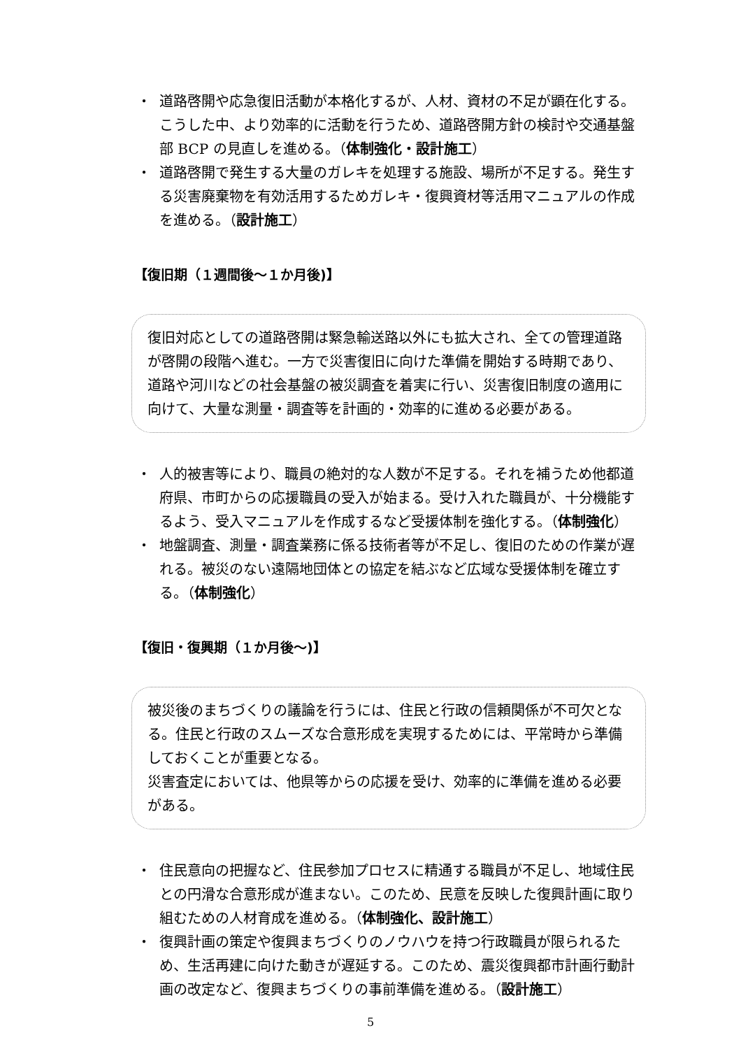・ 道路啓開や応急復旧活動が本格化するが、人材、資材の不足が顕在化する。こうした中、より効率的に活動を行うため、道路啓開方針の検討や交通基盤部 BCP の見直しを進める。（体制強化・設計施工）
・ 道路啓開で発生する大量のガレキを処理する施設、場所が不足する。発生する災害廃棄物を有効活用するためガレキ・復興資材等活用マニュアルの作成を進める。（設計施工）
【復旧期（１週間後～１か月後)】
復旧対応としての道路啓開は緊急輸送路以外にも拡大され、全ての管理道路が啓開の段階へ進む。一方で災害復旧に向けた準備を開始する時期であり、道路や河川などの社会基盤の被災調査を着実に行い、災害復旧制度の適用に向けて、大量な測量・調査等を計画的・効率的に進める必要がある。
・ 人的被害等により、職員の絶対的な人数が不足する。それを補うため他都道府県、市町からの応援職員の受入が始まる。受け入れた職員が、十分機能するよう、受入マニュアルを作成するなど受援体制を強化する。（体制強化）
・ 地盤調査、測量・調査業務に係る技術者等が不足し、復旧のための作業が遅れる。被災のない遠隔地団体との協定を結ぶなど広域な受援体制を確立する。（体制強化）
【復旧・復興期（１か月後～)】
被災後のまちづくりの議論を行うには、住民と行政の信頼関係が不可欠となる。住民と行政のスムーズな合意形成を実現するためには、平常時から準備しておくことが重要となる。
災害査定においては、他県等からの応援を受け、効率的に準備を進める必要がある。
・ 住民意向の把握など、住民参加プロセスに精通する職員が不足し、地域住民との円滑な合意形成が進まない。このため、民意を反映した復興計画に取り組むための人材育成を進める。（体制強化、設計施工）
・ 復興計画の策定や復興まちづくりのノウハウを持つ行政職員が限られるため、生活再建に向けた動きが遅延する。このため、震災復興都市計画行動計画の改定など、復興まちづくりの事前準備を進める。（設計施工）
5